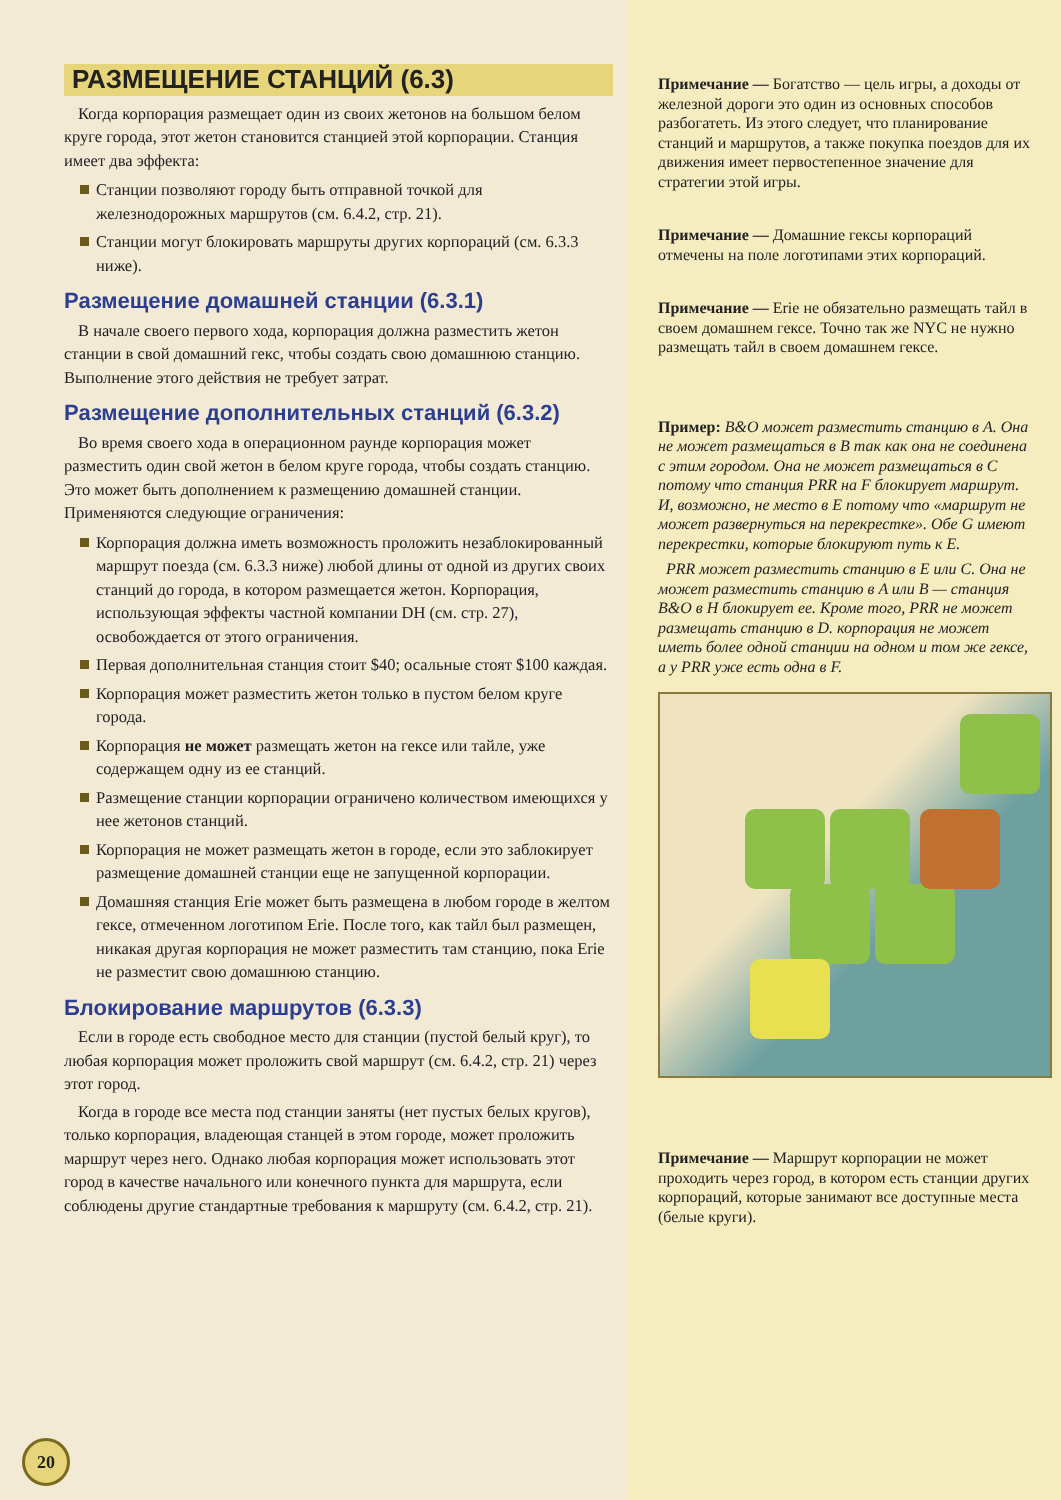РАЗМЕЩЕНИЕ СТАНЦИЙ (6.3)
Когда корпорация размещает один из своих жетонов на большом белом круге города, этот жетон становится станцией этой корпорации. Станция имеет два эффекта:
Станции позволяют городу быть отправной точкой для железнодорожных маршрутов (см. 6.4.2, стр. 21).
Станции могут блокировать маршруты других корпораций (см. 6.3.3 ниже).
Размещение домашней станции (6.3.1)
В начале своего первого хода, корпорация должна разместить жетон станции в свой домашний гекс, чтобы создать свою домашнюю станцию. Выполнение этого действия не требует затрат.
Размещение дополнительных станций (6.3.2)
Во время своего хода в операционном раунде корпорация может разместить один свой жетон в белом круге города, чтобы создать станцию. Это может быть дополнением к размещению домашней станции. Применяются следующие ограничения:
Корпорация должна иметь возможность проложить незаблокированный маршрут поезда (см. 6.3.3 ниже) любой длины от одной из других своих станций до города, в котором размещается жетон. Корпорация, использующая эффекты частной компании DH (см. стр. 27), освобождается от этого ограничения.
Первая дополнительная станция стоит $40; осальные стоят $100 каждая.
Корпорация может разместить жетон только в пустом белом круге города.
Корпорация не может размещать жетон на гексе или тайле, уже содержащем одну из ее станций.
Размещение станции корпорации ограничено количеством имеющихся у нее жетонов станций.
Корпорация не может размещать жетон в городе, если это заблокирует размещение домашней станции еще не запущенной корпорации.
Домашняя станция Erie может быть размещена в любом городе в желтом гексе, отмеченном логотипом Erie. После того, как тайл был размещен, никакая другая корпорация не может разместить там станцию, пока Erie не разместит свою домашнюю станцию.
Блокирование маршрутов (6.3.3)
Если в городе есть свободное место для станции (пустой белый круг), то любая корпорация может проложить свой маршрут (см. 6.4.2, стр. 21) через этот город.
Когда в городе все места под станции заняты (нет пустых белых кругов), только корпорация, владеющая станцей в этом городе, может проложить маршрут через него. Однако любая корпорация может использовать этот город в качестве начального или конечного пункта для маршрута, если соблюдены другие стандартные требования к маршруту (см. 6.4.2, стр. 21).
Примечание — Богатство — цель игры, а доходы от железной дороги это один из основных способов разбогатеть. Из этого следует, что планирование станций и маршрутов, а также покупка поездов для их движения имеет первостепенное значение для стратегии этой игры.
Примечание — Домашние гексы корпораций отмечены на поле логотипами этих корпораций.
Примечание — Erie не обязательно размещать тайл в своем домашнем гексе. Точно так же NYC не нужно размещать тайл в своем домашнем гексе.
Пример: B&O может разместить станцию в A. Она не может размещаться в B так как она не соединена с этим городом. Она не может размещаться в C потому что станция PRR на F блокирует маршрут. И, возможно, не место в E потому что «маршрут не может развернуться на перекрестке». Обе G имеют перекрестки, которые блокируют путь к E.
PRR может разместить станцию в E или C. Она не может разместить станцию в A или B — станция B&O в H блокирует ее. Кроме того, PRR не может размещать станцию в D. корпорация не может иметь более одной станции на одном и том же гексе, а у PRR уже есть одна в F.
Примечание — Маршрут корпорации не может проходить через город, в котором есть станции других корпораций, которые занимают все доступные места (белые круги).
20